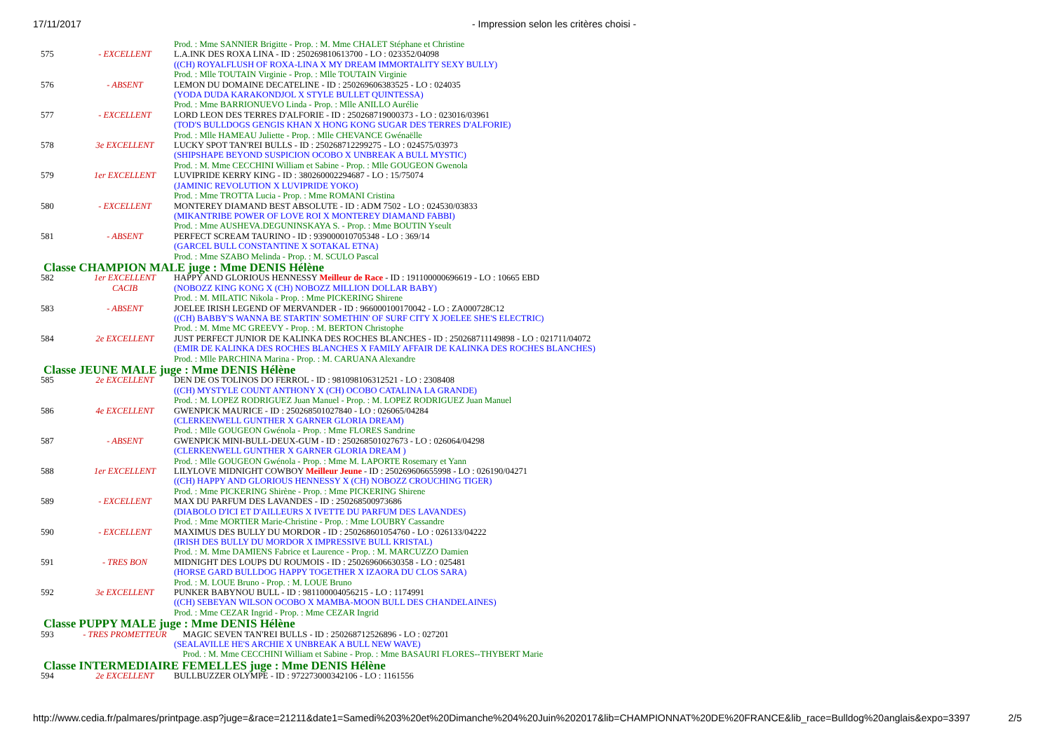17/11/2017 - Impression selon les critères choisi -
| | | Prod. : Mme SANNIER Brigitte - Prop. : M. Mme CHALET Stéphane et Christine |
| 575 | - EXCELLENT | L.A.INK DES ROXA LINA - ID : 250269810613700 - LO : 023352/04098 |
| | | ((CH) ROYALFLUSH OF ROXA-LINA X MY DREAM IMMORTALITY SEXY BULLY) |
| | | Prod. : Mlle TOUTAIN Virginie - Prop. : Mlle TOUTAIN Virginie |
| 576 | - ABSENT | LEMON DU DOMAINE DECATELINE - ID : 250269606383525 - LO : 024035 |
| | | (YODA DUDA KARAKONDJOL X STYLE BULLET QUINTESSA) |
| | | Prod. : Mme BARRIONUEVO Linda - Prop. : Mlle ANILLO Aurélie |
| 577 | - EXCELLENT | LORD LEON DES TERRES D'ALFORIE - ID : 250268719000373 - LO : 023016/03961 |
| | | (TOD'S BULLDOGS GENGIS KHAN X HONG KONG SUGAR DES TERRES D'ALFORIE) |
| | | Prod. : Mlle HAMEAU Juliette - Prop. : Mlle CHEVANCE Gwénaëlle |
| 578 | 3e EXCELLENT | LUCKY SPOT TAN'REI BULLS - ID : 250268712299275 - LO : 024575/03973 |
| | | (SHIPSHAPE BEYOND SUSPICION OCOBO X UNBREAK A BULL MYSTIC) |
| | | Prod. : M. Mme CECCHINI William et Sabine - Prop. : Mlle GOUGEON Gwenola |
| 579 | 1er EXCELLENT | LUVIPRIDE KERRY KING - ID : 380260002294687 - LO : 15/75074 |
| | | (JAMINIC REVOLUTION X LUVIPRIDE YOKO) |
| | | Prod. : Mme TROTTA Lucia - Prop. : Mme ROMANI Cristina |
| 580 | - EXCELLENT | MONTEREY DIAMAND BEST ABSOLUTE - ID : ADM 7502 - LO : 024530/03833 |
| | | (MIKANTRIBE POWER OF LOVE ROI X MONTEREY DIAMAND FABBI) |
| | | Prod. : Mme AUSHEVA.DEGUNINSKAYA S. - Prop. : Mme BOUTIN Yseult |
| 581 | - ABSENT | PERFECT SCREAM TAURINO - ID : 939000010705348 - LO : 369/14 |
| | | (GARCEL BULL CONSTANTINE X SOTAKAL ETNA) |
| | | Prod. : Mme SZABO Melinda - Prop. : M. SCULO Pascal |
| Classe CHAMPION MALE juge : Mme DENIS Hélène | | |
| 582 | 1er EXCELLENT | HAPPY AND GLORIOUS HENNESSY Meilleur de Race - ID : 191100000696619 - LO : 10665 EBD |
| | CACIB | (NOBOZZ KING KONG X (CH) NOBOZZ MILLION DOLLAR BABY) |
| | | Prod. : M. MILATIC Nikola - Prop. : Mme PICKERING Shirene |
| 583 | - ABSENT | JOELEE IRISH LEGEND OF MERVANDER - ID : 966000100170042 - LO : ZA000728C12 |
| | | ((CH) BABBY'S WANNA BE STARTIN' SOMETHIN' OF SURF CITY X JOELEE SHE'S ELECTRIC) |
| | | Prod. : M. Mme MC GREEVY - Prop. : M. BERTON Christophe |
| 584 | 2e EXCELLENT | JUST PERFECT JUNIOR DE KALINKA DES ROCHES BLANCHES - ID : 250268711149898 - LO : 021711/04072 |
| | | (EMIR DE KALINKA DES ROCHES BLANCHES X FAMILY AFFAIR DE KALINKA DES ROCHES BLANCHES) |
| | | Prod. : Mlle PARCHINA Marina - Prop. : M. CARUANA Alexandre |
| Classe JEUNE MALE juge : Mme DENIS Hélène | | |
| 585 | 2e EXCELLENT | DEN DE OS TOLINOS DO FERROL - ID : 981098106312521 - LO : 2308408 |
| | | ((CH) MYSTYLE COUNT ANTHONY X (CH) OCOBO CATALINA LA GRANDE) |
| | | Prod. : M. LOPEZ RODRIGUEZ Juan Manuel - Prop. : M. LOPEZ RODRIGUEZ Juan Manuel |
| 586 | 4e EXCELLENT | GWENPICK MAURICE - ID : 250268501027840 - LO : 026065/04284 |
| | | (CLERKENWELL GUNTHER X GARNER GLORIA DREAM) |
| | | Prod. : Mlle GOUGEON Gwénola - Prop. : Mme FLORES Sandrine |
| 587 | - ABSENT | GWENPICK MINI-BULL-DEUX-GUM - ID : 250268501027673 - LO : 026064/04298 |
| | | (CLERKENWELL GUNTHER X GARNER GLORIA DREAM ) |
| | | Prod. : Mlle GOUGEON Gwénola - Prop. : Mme M. LAPORTE Rosemary et Yann |
| 588 | 1er EXCELLENT | LILYLOVE MIDNIGHT COWBOY Meilleur Jeune - ID : 250269606655998 - LO : 026190/04271 |
| | | ((CH) HAPPY AND GLORIOUS HENNESSY X (CH) NOBOZZ CROUCHING TIGER) |
| | | Prod. : Mme PICKERING Shirène - Prop. : Mme PICKERING Shirene |
| 589 | - EXCELLENT | MAX DU PARFUM DES LAVANDES - ID : 250268500973686 |
| | | (DIABOLO D'ICI ET D'AILLEURS X IVETTE DU PARFUM DES LAVANDES) |
| | | Prod. : Mme MORTIER Marie-Christine - Prop. : Mme LOUBRY Cassandre |
| 590 | - EXCELLENT | MAXIMUS DES BULLY DU MORDOR - ID : 250268601054760 - LO : 026133/04222 |
| | | (IRISH DES BULLY DU MORDOR X IMPRESSIVE BULL KRISTAL) |
| | | Prod. : M. Mme DAMIENS Fabrice et Laurence - Prop. : M. MARCUZZO Damien |
| 591 | - TRES BON | MIDNIGHT DES LOUPS DU ROUMOIS - ID : 250269606630358 - LO : 025481 |
| | | (HORSE GARD BULLDOG HAPPY TOGETHER X IZAORA DU CLOS SARA) |
| | | Prod. : M. LOUE Bruno - Prop. : M. LOUE Bruno |
| 592 | 3e EXCELLENT | PUNKER BABYNOU BULL - ID : 981100004056215 - LO : 1174991 |
| | | ((CH) SEBEYAN WILSON OCOBO X MAMBA-MOON BULL DES CHANDELAINES) |
| | | Prod. : Mme CEZAR Ingrid - Prop. : Mme CEZAR Ingrid |
| Classe PUPPY MALE juge : Mme DENIS Hélène | | |
| 593 | - TRES PROMETTEUR | MAGIC SEVEN TAN'REI BULLS - ID : 250268712526896 - LO : 027201 (SEALAVILLE HE'S ARCHIE X UNBREAK A BULL NEW WAVE) Prod. : M. Mme CECCHINI William et Sabine - Prop. : Mme BASAURI FLORES--THYBERT Marie |
| Classe INTERMEDIAIRE FEMELLES juge : Mme DENIS Hélène | | |
| 594 | 2e EXCELLENT | BULLBUZZER OLYMPE - ID : 972273000342106 - LO : 1161556 |
http://www.cedia.fr/palmares/printpage.asp?juge=&race=21211&date1=Samedi%203%20et%20Dimanche%204%20Juin%202017&lib=CHAMPIONNAT%20DE%20FRANCE&lib_race=Bulldog%20anglais&expo=3397 2/5